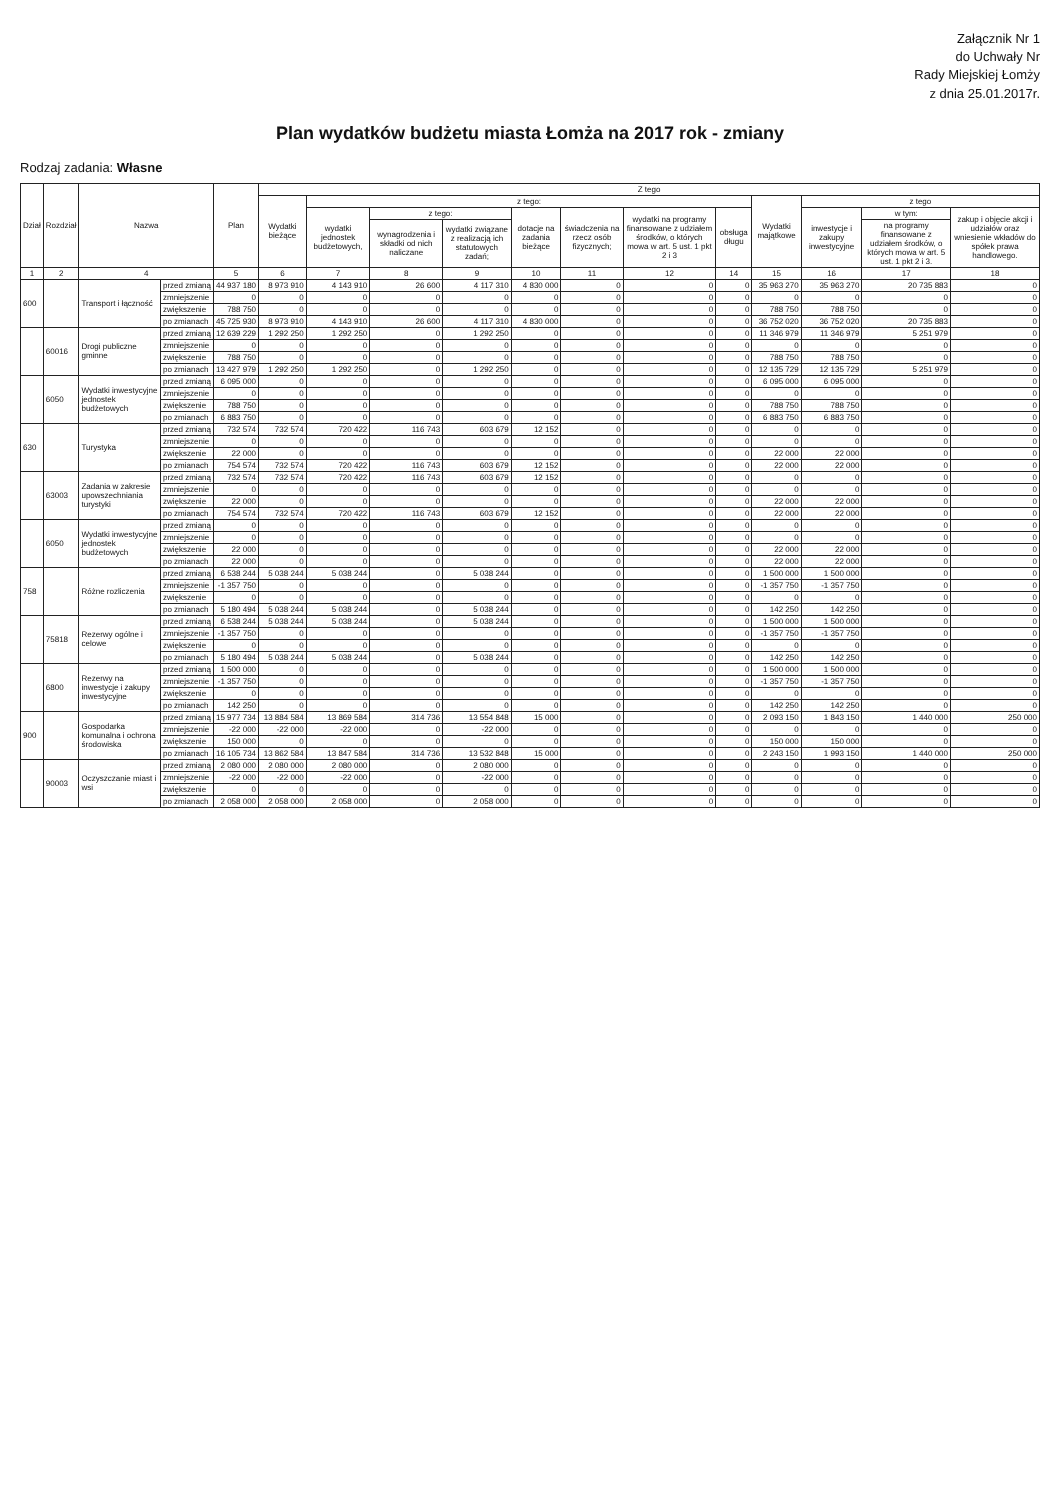Załącznik Nr 1
do Uchwały Nr
Rady Miejskiej Łomży
z dnia 25.01.2017r.
Plan wydatków budżetu miasta Łomża na 2017 rok - zmiany
Rodzaj zadania: Własne
| Dział | Rozdział | Nazwa | | Plan | Z tego | | | | | | | | | | | |
| --- | --- | --- | --- | --- | --- | --- | --- | --- | --- | --- | --- | --- | --- | --- | --- | --- |
| | | | | | Wydatki bieżące | z tego: | | | | | | | Wydatki majątkowe | z tego | | |
| | | | | | | wydatki jednostek budżetowych, | z tego: | | dotacje na zadania bieżące | świadczenia na rzecz osób fizycznych; | wydatki na programy finansowane z udziałem środków, o których mowa w art. 5 ust. 1 pkt 2 i 3 | obsługa długu | | inwestycje i zakupy inwestycyjne | w tym: | zakup i objęcie akcji i udziałów oraz wniesienie wkładów do spółek prawa handlowego. |
| | | | | | | | wynagrodzenia i składki od nich naliczane | wydatki związane z realizacją ich statutowych zadań; | | | | | | | na programy finansowane z udziałem środków, o których mowa w art. 5 ust. 1 pkt 2 i 3. | |
| 1 | 2 | 4 | | 5 | 6 | 7 | 8 | 9 | 10 | 11 | 12 | 14 | 15 | 16 | 17 | 18 |
| 600 | | Transport i łączność | przed zmianą | 44 937 180 | 8 973 910 | 4 143 910 | 26 600 | 4 117 310 | 4 830 000 | 0 | 0 | 0 | 35 963 270 | 35 963 270 | 20 735 883 | 0 |
| | | | zmniejszenie | 0 | 0 | 0 | 0 | 0 | 0 | 0 | 0 | 0 | 0 | 0 | 0 | 0 |
| | | | zwiększenie | 788 750 | 0 | 0 | 0 | 0 | 0 | 0 | 0 | 0 | 788 750 | 788 750 | 0 | 0 |
| | | | po zmianach | 45 725 930 | 8 973 910 | 4 143 910 | 26 600 | 4 117 310 | 4 830 000 | 0 | 0 | 0 | 36 752 020 | 36 752 020 | 20 735 883 | 0 |
| | 60016 | Drogi publiczne gminne | przed zmianą | 12 639 229 | 1 292 250 | 1 292 250 | 0 | 1 292 250 | 0 | 0 | 0 | 0 | 11 346 979 | 11 346 979 | 5 251 979 | 0 |
| | | | zmniejszenie | 0 | 0 | 0 | 0 | 0 | 0 | 0 | 0 | 0 | 0 | 0 | 0 | 0 |
| | | | zwiększenie | 788 750 | 0 | 0 | 0 | 0 | 0 | 0 | 0 | 0 | 788 750 | 788 750 | 0 | 0 |
| | | | po zmianach | 13 427 979 | 1 292 250 | 1 292 250 | 0 | 1 292 250 | 0 | 0 | 0 | 0 | 12 135 729 | 12 135 729 | 5 251 979 | 0 |
| | 6050 | Wydatki inwestycyjne jednostek budżetowych | przed zmianą | 6 095 000 | 0 | 0 | 0 | 0 | 0 | 0 | 0 | 0 | 6 095 000 | 6 095 000 | 0 | 0 |
| | | | zmniejszenie | 0 | 0 | 0 | 0 | 0 | 0 | 0 | 0 | 0 | 0 | 0 | 0 | 0 |
| | | | zwiększenie | 788 750 | 0 | 0 | 0 | 0 | 0 | 0 | 0 | 0 | 788 750 | 788 750 | 0 | 0 |
| | | | po zmianach | 6 883 750 | 0 | 0 | 0 | 0 | 0 | 0 | 0 | 0 | 6 883 750 | 6 883 750 | 0 | 0 |
| 630 | | Turystyka | przed zmianą | 732 574 | 732 574 | 720 422 | 116 743 | 603 679 | 12 152 | 0 | 0 | 0 | 0 | 0 | 0 | 0 |
| | | | zmniejszenie | 0 | 0 | 0 | 0 | 0 | 0 | 0 | 0 | 0 | 0 | 0 | 0 | 0 |
| | | | zwiększenie | 22 000 | 0 | 0 | 0 | 0 | 0 | 0 | 0 | 0 | 22 000 | 22 000 | 0 | 0 |
| | | | po zmianach | 754 574 | 732 574 | 720 422 | 116 743 | 603 679 | 12 152 | 0 | 0 | 0 | 22 000 | 22 000 | 0 | 0 |
| | 63003 | Zadania w zakresie upowszechniania turystyki | przed zmianą | 732 574 | 732 574 | 720 422 | 116 743 | 603 679 | 12 152 | 0 | 0 | 0 | 0 | 0 | 0 | 0 |
| | | | zmniejszenie | 0 | 0 | 0 | 0 | 0 | 0 | 0 | 0 | 0 | 0 | 0 | 0 | 0 |
| | | | zwiększenie | 22 000 | 0 | 0 | 0 | 0 | 0 | 0 | 0 | 0 | 22 000 | 22 000 | 0 | 0 |
| | | | po zmianach | 754 574 | 732 574 | 720 422 | 116 743 | 603 679 | 12 152 | 0 | 0 | 0 | 22 000 | 22 000 | 0 | 0 |
| | 6050 | Wydatki inwestycyjne jednostek budżetowych | przed zmianą | 0 | 0 | 0 | 0 | 0 | 0 | 0 | 0 | 0 | 0 | 0 | 0 | 0 |
| | | | zmniejszenie | 0 | 0 | 0 | 0 | 0 | 0 | 0 | 0 | 0 | 0 | 0 | 0 | 0 |
| | | | zwiększenie | 22 000 | 0 | 0 | 0 | 0 | 0 | 0 | 0 | 0 | 22 000 | 22 000 | 0 | 0 |
| | | | po zmianach | 22 000 | 0 | 0 | 0 | 0 | 0 | 0 | 0 | 0 | 22 000 | 22 000 | 0 | 0 |
| 758 | | Różne rozliczenia | przed zmianą | 6 538 244 | 5 038 244 | 5 038 244 | 0 | 5 038 244 | 0 | 0 | 0 | 0 | 1 500 000 | 1 500 000 | 0 | 0 |
| | | | zmniejszenie | -1 357 750 | 0 | 0 | 0 | 0 | 0 | 0 | 0 | 0 | -1 357 750 | -1 357 750 | 0 | 0 |
| | | | zwiększenie | 0 | 0 | 0 | 0 | 0 | 0 | 0 | 0 | 0 | 0 | 0 | 0 | 0 |
| | | | po zmianach | 5 180 494 | 5 038 244 | 5 038 244 | 0 | 5 038 244 | 0 | 0 | 0 | 0 | 142 250 | 142 250 | 0 | 0 |
| | 75818 | Rezerwy ogólne i celowe | przed zmianą | 6 538 244 | 5 038 244 | 5 038 244 | 0 | 5 038 244 | 0 | 0 | 0 | 0 | 1 500 000 | 1 500 000 | 0 | 0 |
| | | | zmniejszenie | -1 357 750 | 0 | 0 | 0 | 0 | 0 | 0 | 0 | 0 | -1 357 750 | -1 357 750 | 0 | 0 |
| | | | zwiększenie | 0 | 0 | 0 | 0 | 0 | 0 | 0 | 0 | 0 | 0 | 0 | 0 | 0 |
| | | | po zmianach | 5 180 494 | 5 038 244 | 5 038 244 | 0 | 5 038 244 | 0 | 0 | 0 | 0 | 142 250 | 142 250 | 0 | 0 |
| | 6800 | Rezerwy na inwestycje i zakupy inwestycyjne | przed zmianą | 1 500 000 | 0 | 0 | 0 | 0 | 0 | 0 | 0 | 0 | 1 500 000 | 1 500 000 | 0 | 0 |
| | | | zmniejszenie | -1 357 750 | 0 | 0 | 0 | 0 | 0 | 0 | 0 | 0 | -1 357 750 | -1 357 750 | 0 | 0 |
| | | | zwiększenie | 0 | 0 | 0 | 0 | 0 | 0 | 0 | 0 | 0 | 0 | 0 | 0 | 0 |
| | | | po zmianach | 142 250 | 0 | 0 | 0 | 0 | 0 | 0 | 0 | 0 | 142 250 | 142 250 | 0 | 0 |
| 900 | | Gospodarka komunalna i ochrona środowiska | przed zmianą | 15 977 734 | 13 884 584 | 13 869 584 | 314 736 | 13 554 848 | 15 000 | 0 | 0 | 0 | 2 093 150 | 1 843 150 | 1 440 000 | 250 000 |
| | | | zmniejszenie | -22 000 | -22 000 | -22 000 | 0 | -22 000 | 0 | 0 | 0 | 0 | 0 | 0 | 0 | 0 |
| | | | zwiększenie | 150 000 | 0 | 0 | 0 | 0 | 0 | 0 | 0 | 0 | 150 000 | 150 000 | 0 | 0 |
| | | | po zmianach | 16 105 734 | 13 862 584 | 13 847 584 | 314 736 | 13 532 848 | 15 000 | 0 | 0 | 0 | 2 243 150 | 1 993 150 | 1 440 000 | 250 000 |
| | 90003 | Oczyszczanie miast i wsi | przed zmianą | 2 080 000 | 2 080 000 | 2 080 000 | 0 | 2 080 000 | 0 | 0 | 0 | 0 | 0 | 0 | 0 | 0 |
| | | | zmniejszenie | -22 000 | -22 000 | -22 000 | 0 | -22 000 | 0 | 0 | 0 | 0 | 0 | 0 | 0 | 0 |
| | | | zwiększenie | 0 | 0 | 0 | 0 | 0 | 0 | 0 | 0 | 0 | 0 | 0 | 0 | 0 |
| | | | po zmianach | 2 058 000 | 2 058 000 | 2 058 000 | 0 | 2 058 000 | 0 | 0 | 0 | 0 | 0 | 0 | 0 | 0 |